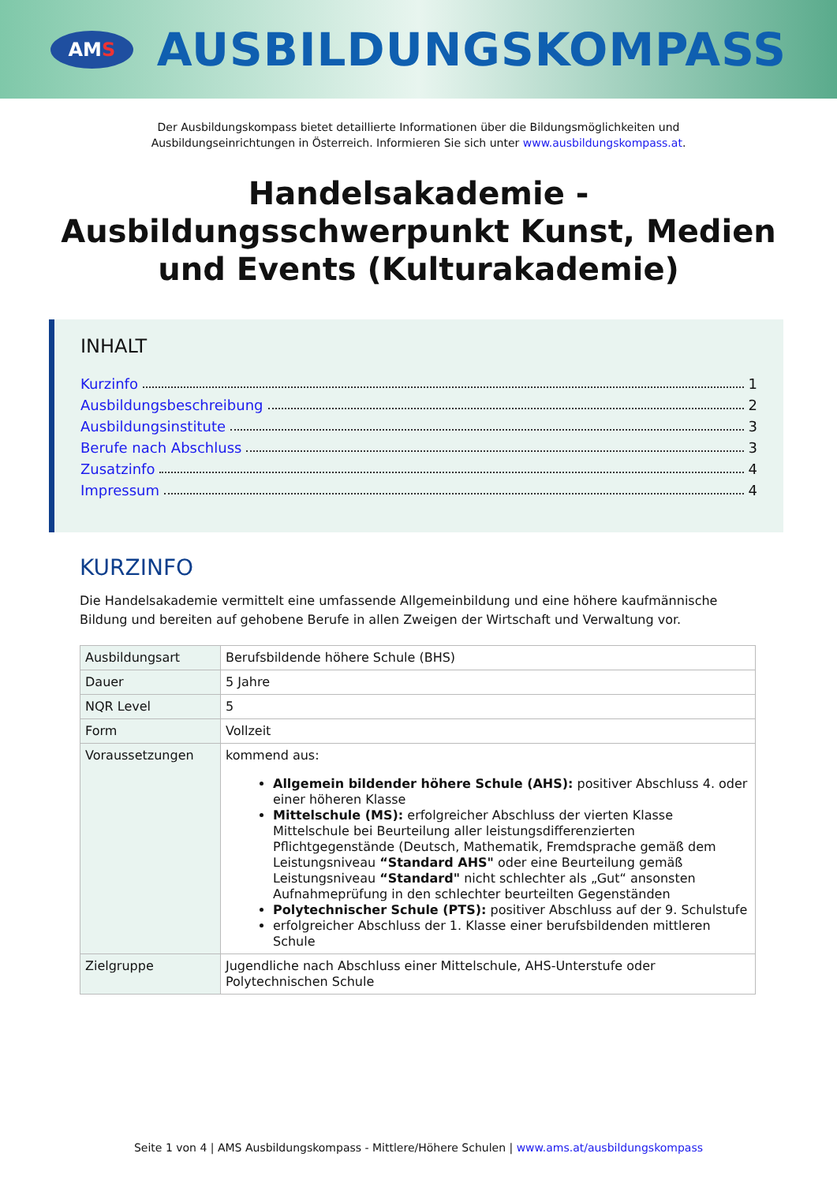AM S
AUSBILDUNGSKOMPASS
Der Ausbildungskompass bietet detaillierte Informationen über die Bildungsmöglichkeiten und
Ausbildungseinrichtungen in Österreich. Informieren Sie sich unter www.ausbildungskompass.at.
Handelsakademie - Ausbildungsschwerpunkt Kunst, Medien und Events (Kulturakademie)
INHALT
Kurzinfo 1
Ausbildungsbeschreibung 2
Ausbildungsinstitute 3
Berufe nach Abschluss 3
Zusatzinfo 4
Impressum 4
KURZINFO
Die Handelsakademie vermittelt eine umfassende Allgemeinbildung und eine höhere kaufmännische Bildung und bereiten auf gehobene Berufe in allen Zweigen der Wirtschaft und Verwaltung vor.
| Ausbildungsart | Berufsbildende höhere Schule (BHS) |
| Dauer | 5 Jahre |
| NQR Level | 5 |
| Form | Vollzeit |
| Voraussetzungen | kommend aus: Allgemein bildender höhere Schule (AHS): positiver Abschluss 4. oder einer höheren Klasse Mittelschule (MS): erfolgreicher Abschluss der vierten Klasse Mittelschule bei Beurteilung aller leistungsdifferenzierten Pflichtgegenstände (Deutsch, Mathematik, Fremdsprache gemäß dem Leistungsniveau “Standard AHS" oder eine Beurteilung gemäß Leistungsniveau “Standard" nicht schlechter als „Gut“ ansonsten Aufnahmeprüfung in den schlechter beurteilten Gegenständen Polytechnischer Schule (PTS): positiver Abschluss auf der 9. Schulstufe erfolgreicher Abschluss der 1. Klasse einer berufsbildenden mittleren Schule |
| Zielgruppe | Jugendliche nach Abschluss einer Mittelschule, AHS-Unterstufe oder Polytechnischen Schule |
Seite 1 von 4 | AMS Ausbildungskompass - Mittlere/Höhere Schulen | www.ams.at/ausbildungskompass